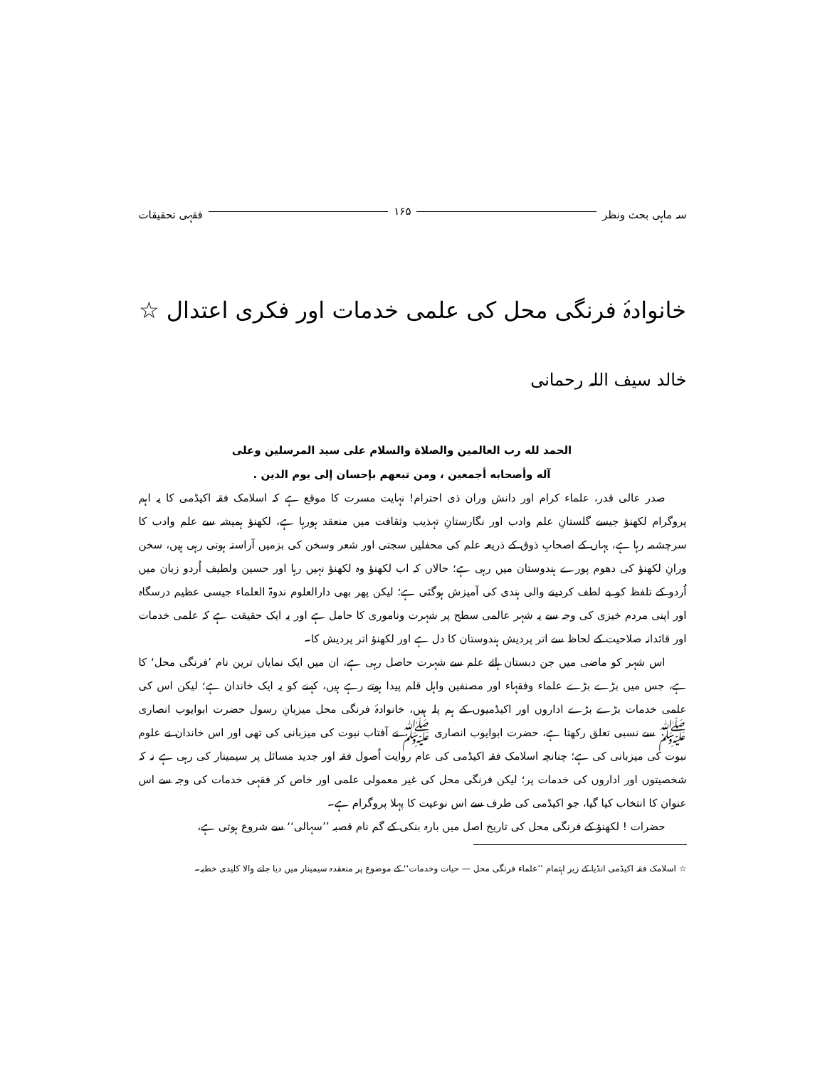سہ ماہی بحث ونظر ۱۶۵ فقہی تحقیقات
خانوادۂ فرنگی محل کی علمی خدمات اور فکری اعتدال ☆
خالد سیف اللہ رحمانی
الحمد لله رب العالمين والصلاة والسلام على سيد المرسلين وعلى
آله وأصحابه أجمعين ، ومن تبعهم بإحسان إلى يوم الدين .
صدر عالی قدر، علماء کرام اور دانش وران ذی احترام! نہایت مسرت کا موقع ہے کہ اسلامک فقہ اکیڈمی کا یہ اہم پروگرام لکھنؤ جیسے گلستانِ علم وادب اور نگارستانِ تہذیب وثقافت میں منعقد ہورہا ہے، لکھنؤ ہمیشہ سے علم وادب کا سرچشمہ رہا ہے، یہاں کے اصحابِ ذوق کے ذریعہ علم کی محفلیں سجتی اور شعر وسخن کی بزمیں آراستہ ہوتی رہی ہیں، سخن ورانِ لکھنؤ کی دھوم پورے ہندوستان میں رہی ہے؛ حالاں کہ اب لکھنؤ وہ لکھنؤ نہیں رہا اور حسین ولطیف اُردو زبان میں اُردو کے تلفظ کو بے لطف کردینے والی ہندی کی آمیزش ہوگئی ہے؛ لیکن پھر بھی دارالعلوم ندوۃ العلماء جیسی عظیم درسگاہ اور اپنی مردم خیزی کی وجہ سے یہ شہر عالمی سطح پر شہرت وناموری کا حامل ہے اور یہ ایک حقیقت ہے کہ علمی خدمات اور قائدانہ صلاحیت کے لحاظ سے اتر پردیش ہندوستان کا دل ہے اور لکھنؤ اتر پردیش کا۔
اس شہر کو ماضی میں جن دبستان ہائے علم سے شہرت حاصل رہی ہے، ان میں ایک نمایاں ترین نام ’فرنگی محل‘ کا ہے، جس میں بڑے بڑے علماء وفقہاء اور مصنفین واہل قلم پیدا ہوتے رہے ہیں، کہنے کو یہ ایک خاندان ہے؛ لیکن اس کی علمی خدمات بڑے بڑے اداروں اور اکیڈمیوں کے ہم پلہ ہیں، خانوادۂ فرنگی محل میزبانِ رسول حضرت ابوایوب انصاری ﷺ سے نسبی تعلق رکھتا ہے، حضرت ابوایوب انصاری ﷺ نے آفتاب نبوت کی میزبانی کی تھی اور اس خاندان نے علوم نبوت کی میزبانی کی ہے؛ چنانچہ اسلامک فقہ اکیڈمی کی عام روایت اُصول فقہ اور جدید مسائل پر سیمینار کی رہی ہے نہ کہ شخصیتوں اور اداروں کی خدمات پر؛ لیکن فرنگی محل کی غیر معمولی علمی اور خاص کر فقہی خدمات کی وجہ سے اس عنوان کا انتخاب کیا گیا، جو اکیڈمی کی طرف سے اس نوعیت کا پہلا پروگرام ہے۔
حضرات ! لکھنؤ کے فرنگی محل کی تاریخ اصل میں بارہ بنکی کے گم نام قصبہ ’’سہالی‘‘ سے شروع ہوتی ہے،
☆ اسلامک فقہ اکیڈمی انڈیا کے زیر اہتمام ’’علماء فرنگی محل — حیات وخدمات‘‘ کے موضوع پر منعقدہ سیمینار میں دیا جانے والا کلیدی خطبہ۔